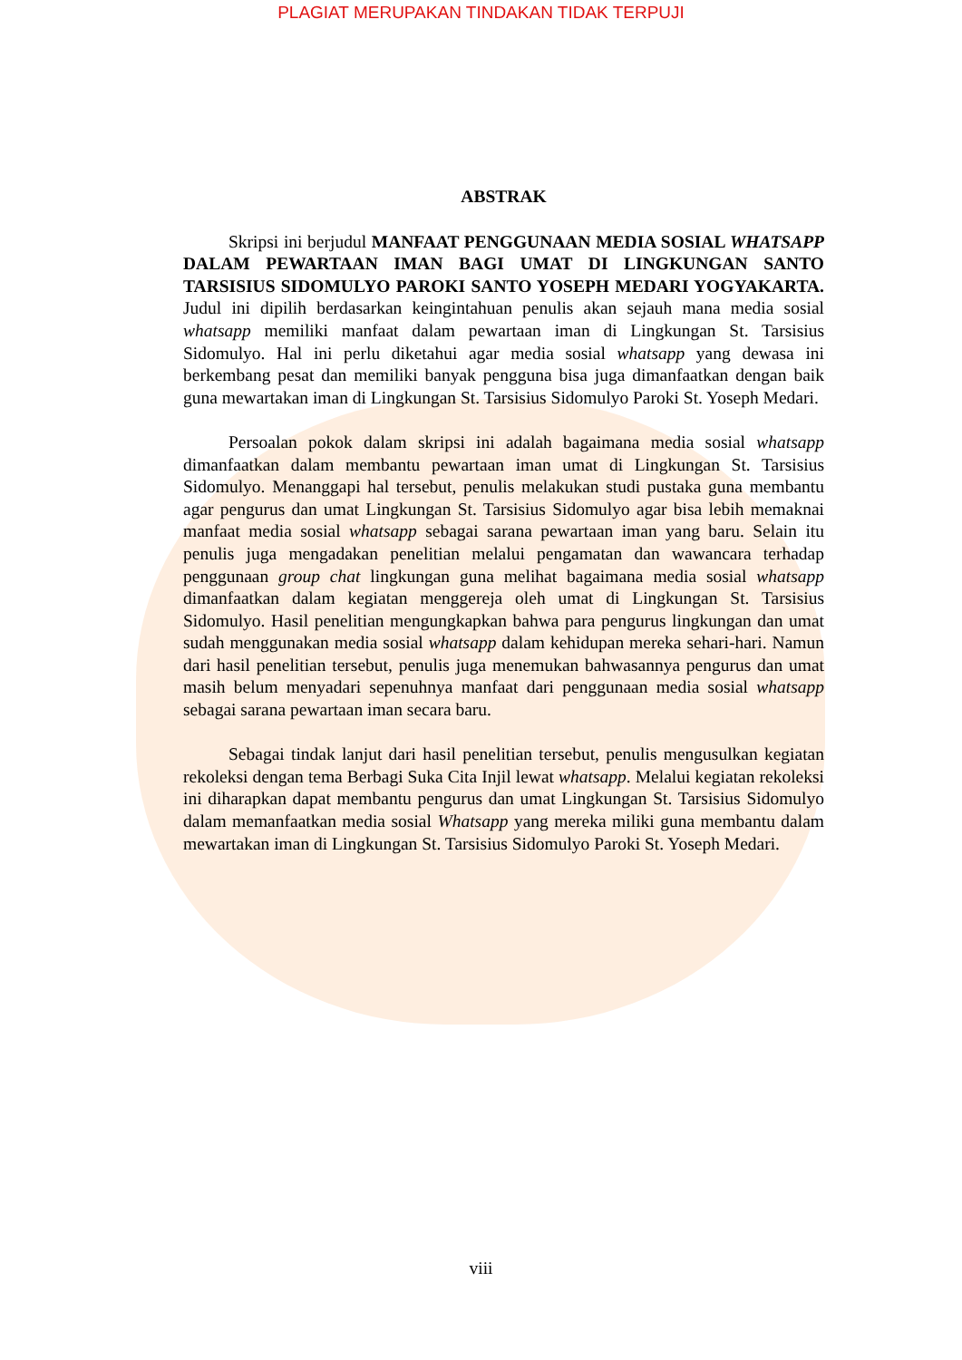PLAGIAT MERUPAKAN TINDAKAN TIDAK TERPUJI
ABSTRAK
Skripsi ini berjudul MANFAAT PENGGUNAAN MEDIA SOSIAL WHATSAPP DALAM PEWARTAAN IMAN BAGI UMAT DI LINGKUNGAN SANTO TARSISIUS SIDOMULYO PAROKI SANTO YOSEPH MEDARI YOGYAKARTA. Judul ini dipilih berdasarkan keingintahuan penulis akan sejauh mana media sosial whatsapp memiliki manfaat dalam pewartaan iman di Lingkungan St. Tarsisius Sidomulyo. Hal ini perlu diketahui agar media sosial whatsapp yang dewasa ini berkembang pesat dan memiliki banyak pengguna bisa juga dimanfaatkan dengan baik guna mewartakan iman di Lingkungan St. Tarsisius Sidomulyo Paroki St. Yoseph Medari.
Persoalan pokok dalam skripsi ini adalah bagaimana media sosial whatsapp dimanfaatkan dalam membantu pewartaan iman umat di Lingkungan St. Tarsisius Sidomulyo. Menanggapi hal tersebut, penulis melakukan studi pustaka guna membantu agar pengurus dan umat Lingkungan St. Tarsisius Sidomulyo agar bisa lebih memaknai manfaat media sosial whatsapp sebagai sarana pewartaan iman yang baru. Selain itu penulis juga mengadakan penelitian melalui pengamatan dan wawancara terhadap penggunaan group chat lingkungan guna melihat bagaimana media sosial whatsapp dimanfaatkan dalam kegiatan menggereja oleh umat di Lingkungan St. Tarsisius Sidomulyo. Hasil penelitian mengungkapkan bahwa para pengurus lingkungan dan umat sudah menggunakan media sosial whatsapp dalam kehidupan mereka sehari-hari. Namun dari hasil penelitian tersebut, penulis juga menemukan bahwasannya pengurus dan umat masih belum menyadari sepenuhnya manfaat dari penggunaan media sosial whatsapp sebagai sarana pewartaan iman secara baru.
Sebagai tindak lanjut dari hasil penelitian tersebut, penulis mengusulkan kegiatan rekoleksi dengan tema Berbagi Suka Cita Injil lewat whatsapp. Melalui kegiatan rekoleksi ini diharapkan dapat membantu pengurus dan umat Lingkungan St. Tarsisius Sidomulyo dalam memanfaatkan media sosial Whatsapp yang mereka miliki guna membantu dalam mewartakan iman di Lingkungan St. Tarsisius Sidomulyo Paroki St. Yoseph Medari.
viii